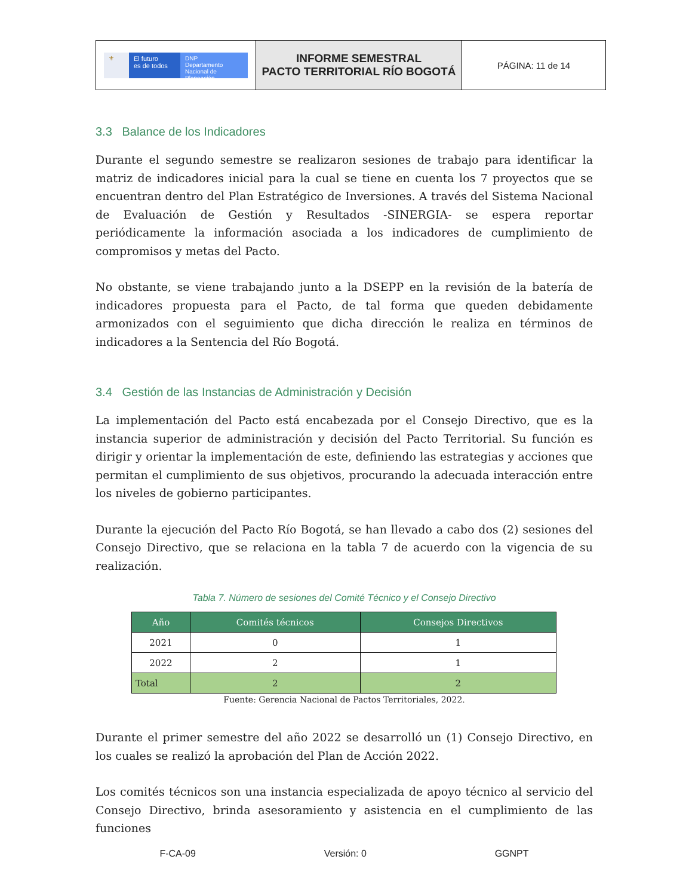| ⚜ El futuro es de todos DNP Departamento Nacional de Planeación | INFORME SEMESTRAL PACTO TERRITORIAL RÍO BOGOTÁ | PÁGINA: 11 de 14 |
3.3 Balance de los Indicadores
Durante el segundo semestre se realizaron sesiones de trabajo para identificar la matriz de indicadores inicial para la cual se tiene en cuenta los 7 proyectos que se encuentran dentro del Plan Estratégico de Inversiones. A través del Sistema Nacional de Evaluación de Gestión y Resultados -SINERGIA- se espera reportar periódicamente la información asociada a los indicadores de cumplimiento de compromisos y metas del Pacto.
No obstante, se viene trabajando junto a la DSEPP en la revisión de la batería de indicadores propuesta para el Pacto, de tal forma que queden debidamente armonizados con el seguimiento que dicha dirección le realiza en términos de indicadores a la Sentencia del Río Bogotá.
3.4 Gestión de las Instancias de Administración y Decisión
La implementación del Pacto está encabezada por el Consejo Directivo, que es la instancia superior de administración y decisión del Pacto Territorial. Su función es dirigir y orientar la implementación de este, definiendo las estrategias y acciones que permitan el cumplimiento de sus objetivos, procurando la adecuada interacción entre los niveles de gobierno participantes.
Durante la ejecución del Pacto Río Bogotá, se han llevado a cabo dos (2) sesiones del Consejo Directivo, que se relaciona en la tabla 7 de acuerdo con la vigencia de su realización.
Tabla 7. Número de sesiones del Comité Técnico y el Consejo Directivo
| Año | Comités técnicos | Consejos Directivos |
| --- | --- | --- |
| 2021 | 0 | 1 |
| 2022 | 2 | 1 |
| Total | 2 | 2 |
Fuente: Gerencia Nacional de Pactos Territoriales, 2022.
Durante el primer semestre del año 2022 se desarrolló un (1) Consejo Directivo, en los cuales se realizó la aprobación del Plan de Acción 2022.
Los comités técnicos son una instancia especializada de apoyo técnico al servicio del Consejo Directivo, brinda asesoramiento y asistencia en el cumplimiento de las funciones
F-CA-09 Versión: 0 GGNPT